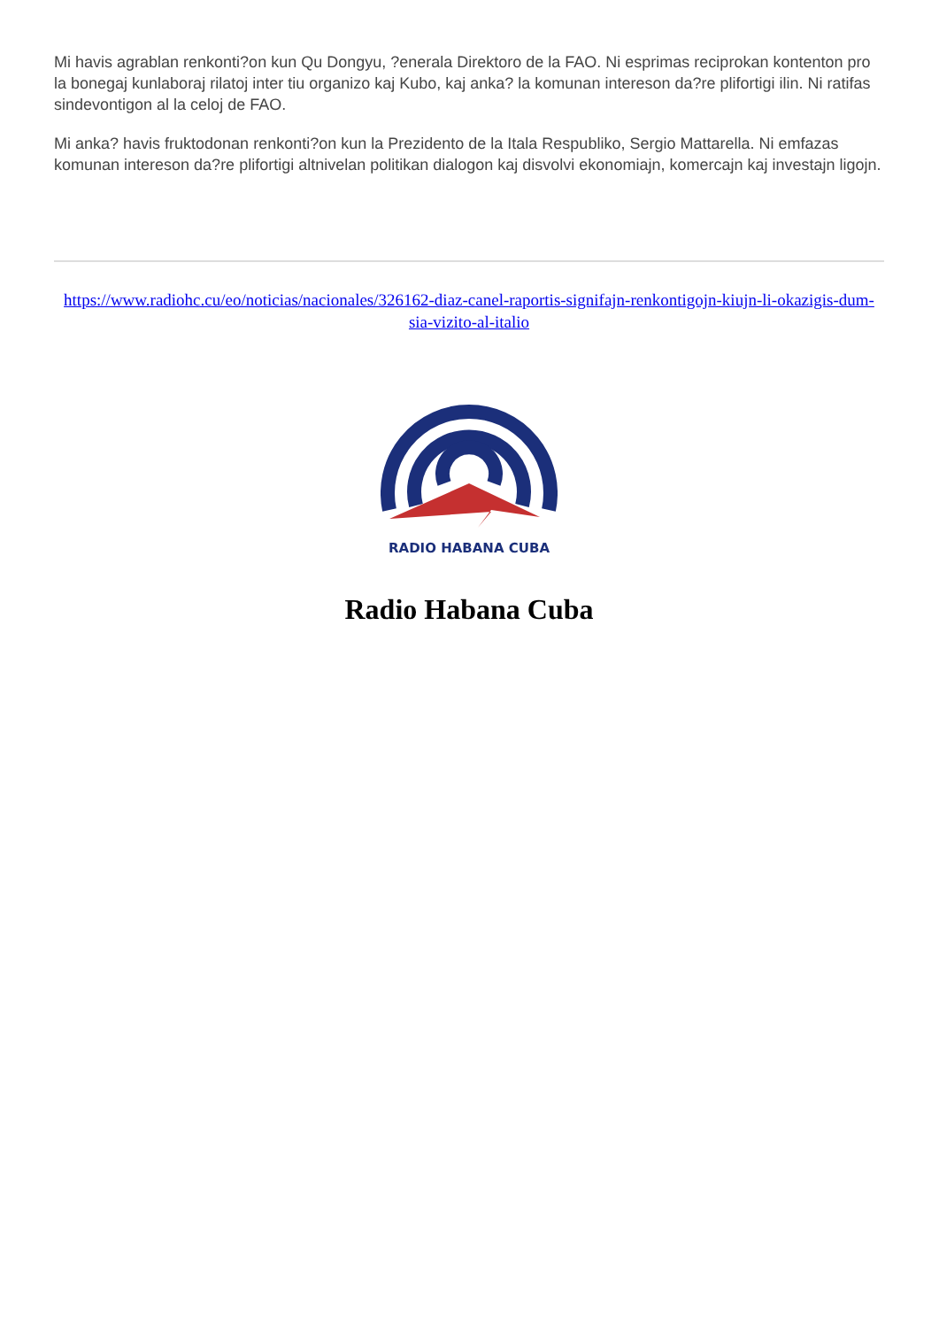Mi havis agrablan renkonti?on kun Qu Dongyu, ?enerala Direktoro de la FAO. Ni esprimas reciprokan kontenton pro la bonegaj kunlaboraj rilatoj inter tiu organizo kaj Kubo, kaj anka? la komunan intereson da?re plifortigi ilin. Ni ratifas sindevontigon al la celoj de FAO.
Mi anka? havis fruktodonan renkonti?on kun la Prezidento de la Itala Respubliko, Sergio Mattarella. Ni emfazas komunan intereson da?re plifortigi altnivelan politikan dialogon kaj disvolvi ekonomiajn, komercajn kaj investajn ligojn.
https://www.radiohc.cu/eo/noticias/nacionales/326162-diaz-canel-raportis-signifajn-renkontigojn-kiujn-li-okazigis-dum-sia-vizito-al-italio
RADIO HABANA CUBA
Radio Habana Cuba